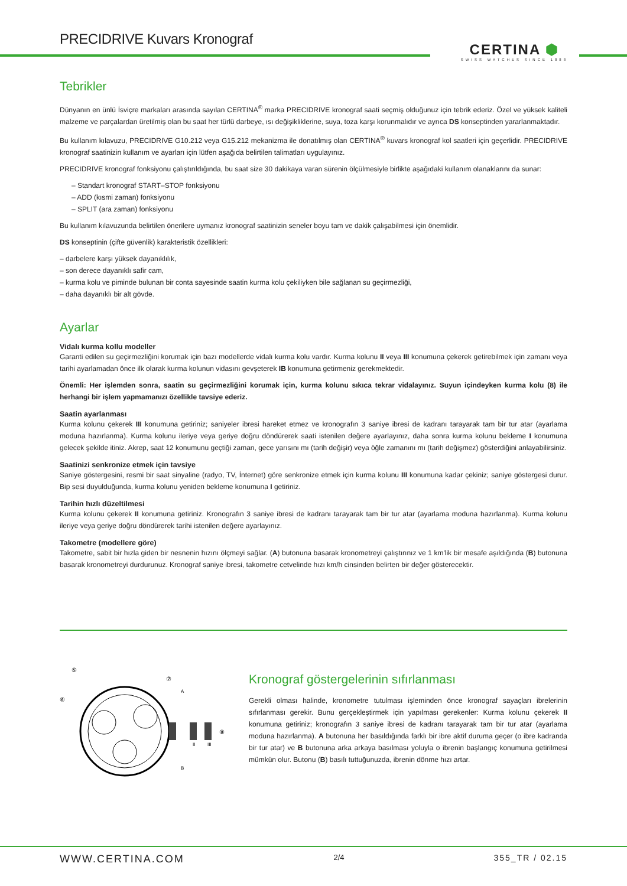PRECIDRIVE Kuvars Kronograf
CERTINA ⬢
SWISS WATCHES SINCE 1888
Tebrikler
Dünyanın en ünlü İsviçre markaları arasında sayılan CERTINA<sup>®</sup> marka PRECIDRIVE kronograf saati seçmiş olduğunuz için tebrik ederiz. Özel ve yüksek kaliteli malzeme ve parçalardan üretilmiş olan bu saat her türlü darbeye, ısı değişikliklerine, suya, toza karşı korunmalıdır ve ayrıca DS konseptinden yararlanmaktadır.
Bu kullanım kılavuzu, PRECIDRIVE G10.212 veya G15.212 mekanizma ile donatılmış olan CERTINA<sup>®</sup> kuvars kronograf kol saatleri için geçerlidir. PRECIDRIVE kronograf saatinizin kullanım ve ayarları için lütfen aşağıda belirtilen talimatları uygulayınız.
PRECIDRIVE kronograf fonksiyonu çalıştırıldığında, bu saat size 30 dakikaya varan sürenin ölçülmesiyle birlikte aşağıdaki kullanım olanaklarını da sunar:
– Standart kronograf START–STOP fonksiyonu
– ADD (kısmi zaman) fonksiyonu
– SPLIT (ara zaman) fonksiyonu
Bu kullanım kılavuzunda belirtilen önerilere uymanız kronograf saatinizin seneler boyu tam ve dakik çalışabilmesi için önemlidir.
DS konseptinin (çifte güvenlik) karakteristik özellikleri:
– darbelere karşı yüksek dayanıklılık,
– son derece dayanıklı safir cam,
– kurma kolu ve piminde bulunan bir conta sayesinde saatin kurma kolu çekiliyken bile sağlanan su geçirmezliği,
– daha dayanıklı bir alt gövde.
Ayarlar
Vidalı kurma kollu modeller
Garanti edilen su geçirmezliğini korumak için bazı modellerde vidalı kurma kolu vardır. Kurma kolunu II veya III konumuna çekerek getirebilmek için zamanı veya tarihi ayarlamadan önce ilk olarak kurma kolunun vidasını gevşeterek IB konumuna getirmeniz gerekmektedir.
Önemli: Her işlemden sonra, saatin su geçirmezliğini korumak için, kurma kolunu sıkıca tekrar vidalayınız. Suyun içindeyken kurma kolu (8) ile herhangi bir işlem yapmamanızı özellikle tavsiye ederiz.
Saatin ayarlanması
Kurma kolunu çekerek III konumuna getiriniz; saniyeler ibresi hareket etmez ve kronografın 3 saniye ibresi de kadranı tarayarak tam bir tur atar (ayarlama moduna hazırlanma). Kurma kolunu ileriye veya geriye doğru döndürerek saati istenilen değere ayarlayınız, daha sonra kurma kolunu bekleme I konumuna gelecek şekilde itiniz. Akrep, saat 12 konumunu geçtiği zaman, gece yarısını mı (tarih değişir) veya öğle zamanını mı (tarih değişmez) gösterdiğini anlayabilirsiniz.
Saatinizi senkronize etmek için tavsiye
Saniye göstergesini, resmi bir saat sinyaline (radyo, TV, İnternet) göre senkronize etmek için kurma kolunu III konumuna kadar çekiniz; saniye göstergesi durur. Bip sesi duyulduğunda, kurma kolunu yeniden bekleme konumuna I getiriniz.
Tarihin hızlı düzeltilmesi
Kurma kolunu çekerek II konumuna getiriniz. Kronografın 3 saniye ibresi de kadranı tarayarak tam bir tur atar (ayarlama moduna hazırlanma). Kurma kolunu ileriye veya geriye doğru döndürerek tarihi istenilen değere ayarlayınız.
Takometre (modellere göre)
Takometre, sabit bir hızla giden bir nesnenin hızını ölçmeyi sağlar. (A) butonuna basarak kronometreyi çalıştırınız ve 1 km'lik bir mesafe aşıldığında (B) butonuna basarak kronometreyi durdurunuz. Kronograf saniye ibresi, takometre cetvelinde hızı km/h cinsinden belirten bir değer gösterecektir.
⑤
⑥
⑦
A
⑧
B
II
III
Kronograf göstergelerinin sıfırlanması
Gerekli olması halinde, kronometre tutulması işleminden önce kronograf sayaçları ibrelerinin sıfırlanması gerekir. Bunu gerçekleştirmek için yapılması gerekenler: Kurma kolunu çekerek II konumuna getiriniz; kronografın 3 saniye ibresi de kadranı tarayarak tam bir tur atar (ayarlama moduna hazırlanma). A butonuna her basıldığında farklı bir ibre aktif duruma geçer (o ibre kadranda bir tur atar) ve B butonuna arka arkaya basılması yoluyla o ibrenin başlangıç konumuna getirilmesi mümkün olur. Butonu (B) basılı tuttuğunuzda, ibrenin dönme hızı artar.
WWW.CERTINA.COM 2/4 355_TR / 02.15